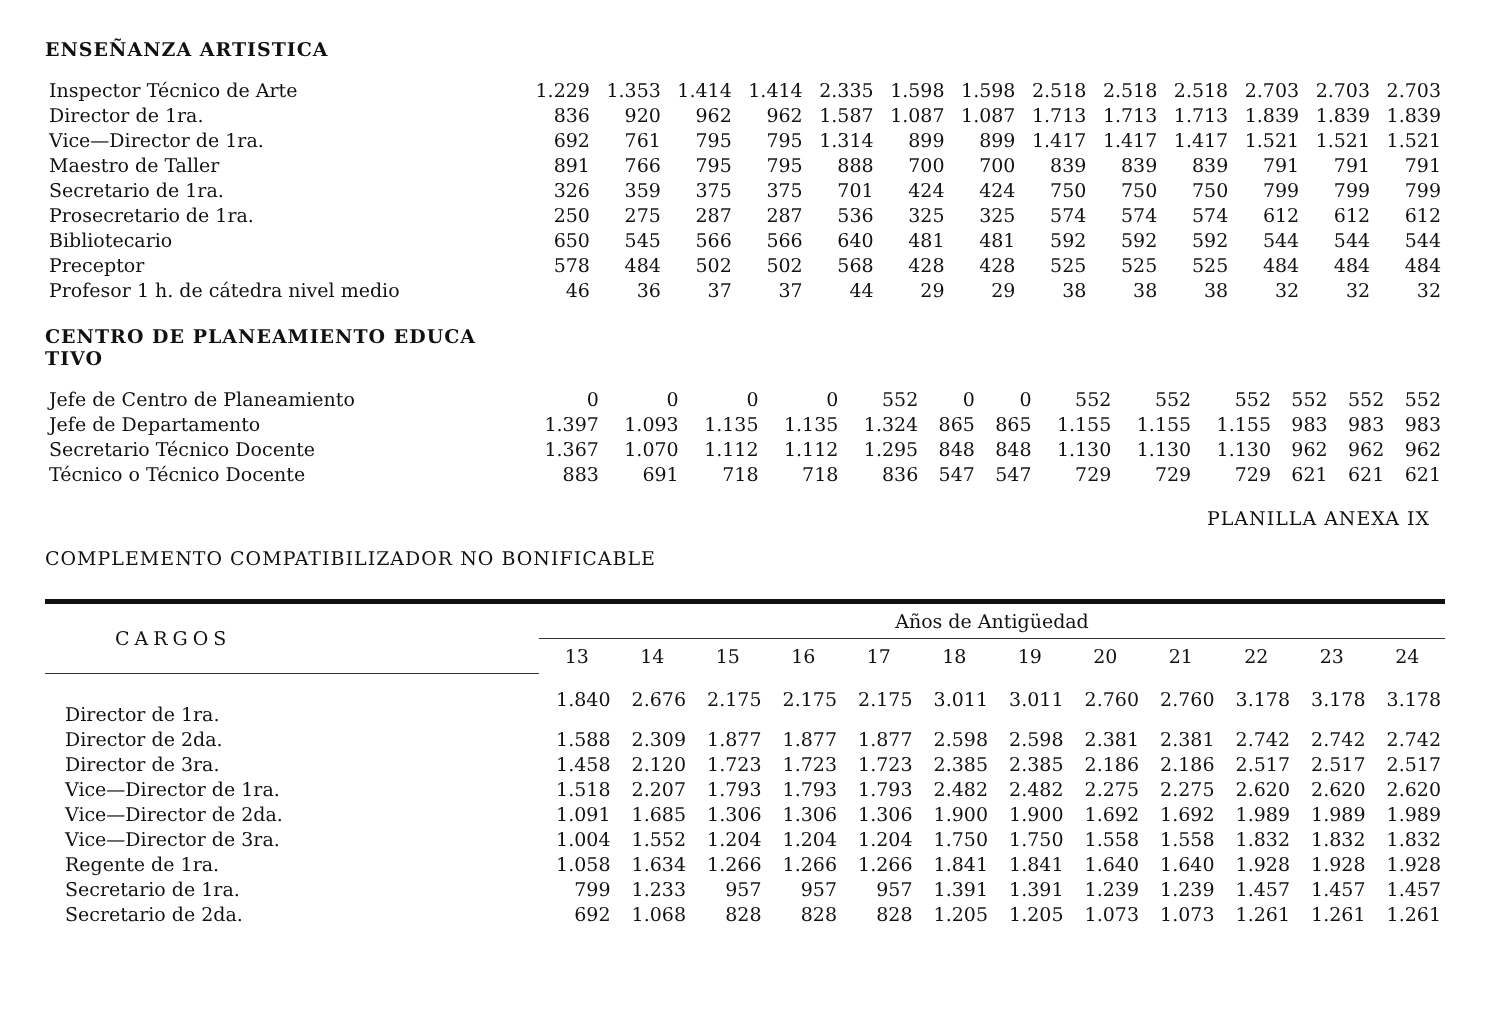ENSEÑANZA ARTISTICA
| Inspector Técnico de Arte | 1.229 | 1.353 | 1.414 | 1.414 | 2.335 | 1.598 | 1.598 | 2.518 | 2.518 | 2.518 | 2.703 | 2.703 | 2.703 |
| Director de 1ra. | 836 | 920 | 962 | 962 | 1.587 | 1.087 | 1.087 | 1.713 | 1.713 | 1.713 | 1.839 | 1.839 | 1.839 |
| Vice—Director de 1ra. | 692 | 761 | 795 | 795 | 1.314 | 899 | 899 | 1.417 | 1.417 | 1.417 | 1.521 | 1.521 | 1.521 |
| Maestro de Taller | 891 | 766 | 795 | 795 | 888 | 700 | 700 | 839 | 839 | 839 | 791 | 791 | 791 |
| Secretario de 1ra. | 326 | 359 | 375 | 375 | 701 | 424 | 424 | 750 | 750 | 750 | 799 | 799 | 799 |
| Prosecretario de 1ra. | 250 | 275 | 287 | 287 | 536 | 325 | 325 | 574 | 574 | 574 | 612 | 612 | 612 |
| Bibliotecario | 650 | 545 | 566 | 566 | 640 | 481 | 481 | 592 | 592 | 592 | 544 | 544 | 544 |
| Preceptor | 578 | 484 | 502 | 502 | 568 | 428 | 428 | 525 | 525 | 525 | 484 | 484 | 484 |
| Profesor 1 h. de cátedra nivel medio | 46 | 36 | 37 | 37 | 44 | 29 | 29 | 38 | 38 | 38 | 32 | 32 | 32 |
CENTRO DE PLANEAMIENTO EDUCA
TIVO
| Jefe de Centro de Planeamiento | 0 | 0 | 0 | 0 | 552 | 0 | 0 | 552 | 552 | 552 | 552 | 552 | 552 |
| Jefe de Departamento | 1.397 | 1.093 | 1.135 | 1.135 | 1.324 | 865 | 865 | 1.155 | 1.155 | 1.155 | 983 | 983 | 983 |
| Secretario Técnico Docente | 1.367 | 1.070 | 1.112 | 1.112 | 1.295 | 848 | 848 | 1.130 | 1.130 | 1.130 | 962 | 962 | 962 |
| Técnico o Técnico Docente | 883 | 691 | 718 | 718 | 836 | 547 | 547 | 729 | 729 | 729 | 621 | 621 | 621 |
PLANILLA ANEXA IX
COMPLEMENTO COMPATIBILIZADOR NO BONIFICABLE
| CARGOS | Años de Antigüedad | | | | | | | | | | | |
| --- | --- | --- | --- | --- | --- | --- | --- | --- | --- | --- | --- | --- |
| | 13 | 14 | 15 | 16 | 17 | 18 | 19 | 20 | 21 | 22 | 23 | 24 |
| Director de 1ra. | 1.840 | 2.676 | 2.175 | 2.175 | 2.175 | 3.011 | 3.011 | 2.760 | 2.760 | 3.178 | 3.178 | 3.178 |
| Director de 2da. | 1.588 | 2.309 | 1.877 | 1.877 | 1.877 | 2.598 | 2.598 | 2.381 | 2.381 | 2.742 | 2.742 | 2.742 |
| Director de 3ra. | 1.458 | 2.120 | 1.723 | 1.723 | 1.723 | 2.385 | 2.385 | 2.186 | 2.186 | 2.517 | 2.517 | 2.517 |
| Vice—Director de 1ra. | 1.518 | 2.207 | 1.793 | 1.793 | 1.793 | 2.482 | 2.482 | 2.275 | 2.275 | 2.620 | 2.620 | 2.620 |
| Vice—Director de 2da. | 1.091 | 1.685 | 1.306 | 1.306 | 1.306 | 1.900 | 1.900 | 1.692 | 1.692 | 1.989 | 1.989 | 1.989 |
| Vice—Director de 3ra. | 1.004 | 1.552 | 1.204 | 1.204 | 1.204 | 1.750 | 1.750 | 1.558 | 1.558 | 1.832 | 1.832 | 1.832 |
| Regente de 1ra. | 1.058 | 1.634 | 1.266 | 1.266 | 1.266 | 1.841 | 1.841 | 1.640 | 1.640 | 1.928 | 1.928 | 1.928 |
| Secretario de 1ra. | 799 | 1.233 | 957 | 957 | 957 | 1.391 | 1.391 | 1.239 | 1.239 | 1.457 | 1.457 | 1.457 |
| Secretario de 2da. | 692 | 1.068 | 828 | 828 | 828 | 1.205 | 1.205 | 1.073 | 1.073 | 1.261 | 1.261 | 1.261 |